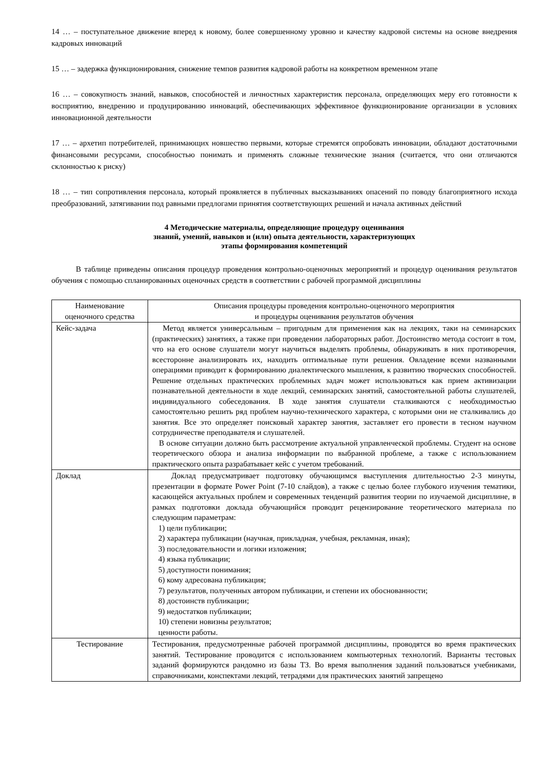14 … – поступательное движение вперед к новому, более совершенному уровню и качеству кадровой системы на основе внедрения кадровых инноваций
15 … – задержка функционирования, снижение темпов развития кадровой работы на конкретном временном этапе
16 … – совокупность знаний, навыков, способностей и личностных характеристик персонала, определяющих меру его готовности к восприятию, внедрению и продуцированию инноваций, обеспечивающих эффективное функционирование организации в условиях инновационной деятельности
17 … – архетип потребителей, принимающих новшество первыми, которые стремятся опробовать инновации, обладают достаточными финансовыми ресурсами, способностью понимать и применять сложные технические знания (считается, что они отличаются склонностью к риску)
18 … – тип сопротивления персонала, который проявляется в публичных высказываниях опасений по поводу благоприятного исхода преобразований, затягивании под равными предлогами принятия соответствующих решений и начала активных действий
4 Методические материалы, определяющие процедуру оценивания
знаний, умений, навыков и (или) опыта деятельности, характеризующих
этапы формирования компетенций
В таблице приведены описания процедур проведения контрольно-оценочных мероприятий и процедур оценивания результатов обучения с помощью спланированных оценочных средств в соответствии с рабочей программой дисциплины
| Наименование оценочного средства | Описания процедуры проведения контрольно-оценочного мероприятия и процедуры оценивания результатов обучения |
| --- | --- |
| Кейс-задача | Метод является универсальным – пригодным для применения как на лекциях, таки на семинарских (практических) занятиях, а также при проведении лабораторных работ. Достоинство метода состоит в том, что на его основе слушатели могут научиться выделять проблемы, обнаруживать в них противоречия, всесторонне анализировать их, находить оптимальные пути решения. Овладение всеми названными операциями приводит к формированию диалектического мышления, к развитию творческих способностей. Решение отдельных практических проблемных задач может использоваться как прием активизации познавательной деятельности в ходе лекций, семинарских занятий, самостоятельной работы слушателей, индивидуального собеседования. В ходе занятия слушатели сталкиваются с необходимостью самостоятельно решить ряд проблем научно-технического характера, с которыми они не сталкивались до занятия. Все это определяет поисковый характер занятия, заставляет его провести в тесном научном сотрудничестве преподавателя и слушателей. В основе ситуации должно быть рассмотрение актуальной управленческой проблемы. Студент на основе теоретического обзора и анализа информации по выбранной проблеме, а также с использованием практического опыта разрабатывает кейс с учетом требований. |
| Доклад | Доклад предусматривает подготовку обучающимся выступления длительностью 2-3 минуты, презентации в формате Power Point (7-10 слайдов), а также с целью более глубокого изучения тематики, касающейся актуальных проблем и современных тенденций развития теории по изучаемой дисциплине, в рамках подготовки доклада обучающийся проводит рецензирование теоретического материала по следующим параметрам: 1) цели публикации; 2) характера публикации (научная, прикладная, учебная, рекламная, иная); 3) последовательности и логики изложения; 4) языка публикации; 5) доступности понимания; 6) кому адресована публикация; 7) результатов, полученных автором публикации, и степени их обоснованности; 8) достоинств публикации; 9) недостатков публикации; 10) степени новизны результатов; ценности работы. |
| Тестирование | Тестирования, предусмотренные рабочей программой дисциплины, проводятся во время практических занятий. Тестирование проводится с использованием компьютерных технологий. Варианты тестовых заданий формируются рандомно из базы ТЗ. Во время выполнения заданий пользоваться учебниками, справочниками, конспектами лекций, тетрадями для практических занятий запрещено |